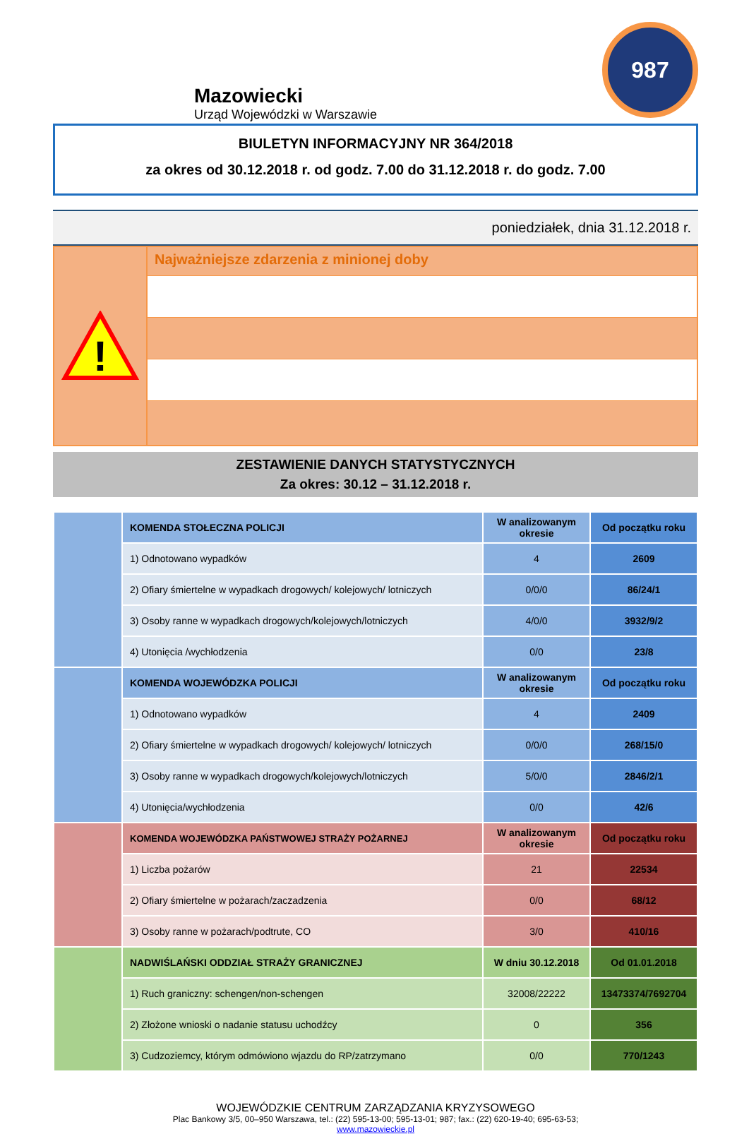Mazowiecki
Urząd Wojewódzki w Warszawie
987
BIULETYN INFORMACYJNY NR 364/2018
za okres od 30.12.2018 r. od godz. 7.00 do 31.12.2018 r. do godz. 7.00
poniedziałek, dnia 31.12.2018 r.
!
Najważniejsze zdarzenia z minionej doby
ZESTAWIENIE DANYCH STATYSTYCZNYCH
Za okres: 30.12 – 31.12.2018 r.
| | KOMENDA STOŁECZNA POLICJI | W analizowanym okresie | Od początku roku |
| | 1) Odnotowano wypadków | 4 | 2609 |
| | 2) Ofiary śmiertelne w wypadkach drogowych/ kolejowych/ lotniczych | 0/0/0 | 86/24/1 |
| | 3) Osoby ranne w wypadkach drogowych/kolejowych/lotniczych | 4/0/0 | 3932/9/2 |
| | 4) Utonięcia /wychłodzenia | 0/0 | 23/8 |
| | KOMENDA WOJEWÓDZKA POLICJI | W analizowanym okresie | Od początku roku |
| | 1) Odnotowano wypadków | 4 | 2409 |
| | 2) Ofiary śmiertelne w wypadkach drogowych/ kolejowych/ lotniczych | 0/0/0 | 268/15/0 |
| | 3) Osoby ranne w wypadkach drogowych/kolejowych/lotniczych | 5/0/0 | 2846/2/1 |
| | 4) Utonięcia/wychłodzenia | 0/0 | 42/6 |
| | KOMENDA WOJEWÓDZKA PAŃSTWOWEJ STRAŻY POŻARNEJ | W analizowanym okresie | Od początku roku |
| | 1) Liczba pożarów | 21 | 22534 |
| | 2) Ofiary śmiertelne w pożarach/zaczadzenia | 0/0 | 68/12 |
| | 3) Osoby ranne w pożarach/podtrute, CO | 3/0 | 410/16 |
| | NADWIŚLAŃSKI ODDZIAŁ STRAŻY GRANICZNEJ | W dniu 30.12.2018 | Od 01.01.2018 |
| | 1) Ruch graniczny: schengen/non-schengen | 32008/22222 | 13473374/7692704 |
| | 2) Złożone wnioski o nadanie statusu uchodźcy | 0 | 356 |
| | 3) Cudzoziemcy, którym odmówiono wjazdu do RP/zatrzymano | 0/0 | 770/1243 |
WOJEWÓDZKIE CENTRUM ZARZĄDZANIA KRYZYSOWEGO
Plac Bankowy 3/5, 00–950 Warszawa, tel.: (22) 595-13-00; 595-13-01; 987; fax.: (22) 620-19-40; 695-63-53;
www.mazowieckie.pl